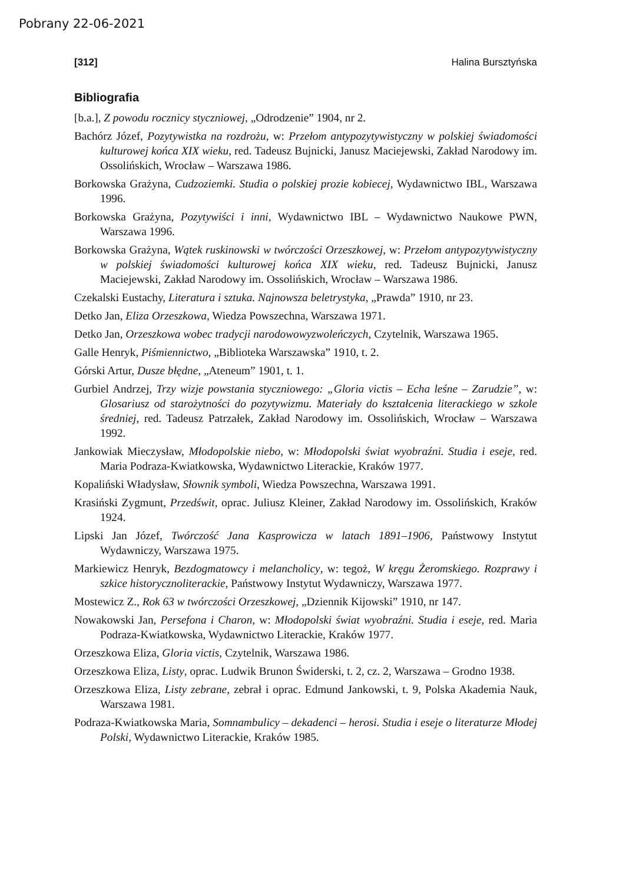Pobrany 22-06-2021
[312] Halina Bursztyńska
Bibliografia
[b.a.], Z powodu rocznicy styczniowej, „Odrodzenie” 1904, nr 2.
Bachórz Józef, Pozytywistka na rozdrożu, w: Przełom antypozytywistyczny w polskiej świadomości kulturowej końca XIX wieku, red. Tadeusz Bujnicki, Janusz Maciejewski, Zakład Narodowy im. Ossolińskich, Wrocław – Warszawa 1986.
Borkowska Grażyna, Cudzoziemki. Studia o polskiej prozie kobiecej, Wydawnictwo IBL, Warszawa 1996.
Borkowska Grażyna, Pozytywiści i inni, Wydawnictwo IBL – Wydawnictwo Naukowe PWN, Warszawa 1996.
Borkowska Grażyna, Wątek ruskinowski w twórczości Orzeszkowej, w: Przełom antypozytywistyczny w polskiej świadomości kulturowej końca XIX wieku, red. Tadeusz Bujnicki, Janusz Maciejewski, Zakład Narodowy im. Ossolińskich, Wrocław – Warszawa 1986.
Czekalski Eustachy, Literatura i sztuka. Najnowsza beletrystyka, „Prawda” 1910, nr 23.
Detko Jan, Eliza Orzeszkowa, Wiedza Powszechna, Warszawa 1971.
Detko Jan, Orzeszkowa wobec tradycji narodowowyzwoleńczych, Czytelnik, Warszawa 1965.
Galle Henryk, Piśmiennictwo, „Biblioteka Warszawska” 1910, t. 2.
Górski Artur, Dusze błędne, „Ateneum” 1901, t. 1.
Gurbiel Andrzej, Trzy wizje powstania styczniowego: „Gloria victis – Echa leśne – Zarudzie”, w: Glosariusz od starożytności do pozytywizmu. Materiały do kształcenia literackiego w szkole średniej, red. Tadeusz Patrzałek, Zakład Narodowy im. Ossolińskich, Wrocław – Warszawa 1992.
Jankowiak Mieczysław, Młodopolskie niebo, w: Młodopolski świat wyobraźni. Studia i eseje, red. Maria Podraza-Kwiatkowska, Wydawnictwo Literackie, Kraków 1977.
Kopaliński Władysław, Słownik symboli, Wiedza Powszechna, Warszawa 1991.
Krasiński Zygmunt, Przedświt, oprac. Juliusz Kleiner, Zakład Narodowy im. Ossolińskich, Kraków 1924.
Lipski Jan Józef, Twórczość Jana Kasprowicza w latach 1891–1906, Państwowy Instytut Wydawniczy, Warszawa 1975.
Markiewicz Henryk, Bezdogmatowcy i melancholicy, w: tegoż, W kręgu Żeromskiego. Rozprawy i szkice historycznoliterackie, Państwowy Instytut Wydawniczy, Warszawa 1977.
Mostewicz Z., Rok 63 w twórczości Orzeszkowej, „Dziennik Kijowski” 1910, nr 147.
Nowakowski Jan, Persefona i Charon, w: Młodopolski świat wyobraźni. Studia i eseje, red. Maria Podraza-Kwiatkowska, Wydawnictwo Literackie, Kraków 1977.
Orzeszkowa Eliza, Gloria victis, Czytelnik, Warszawa 1986.
Orzeszkowa Eliza, Listy, oprac. Ludwik Brunon Świderski, t. 2, cz. 2, Warszawa – Grodno 1938.
Orzeszkowa Eliza, Listy zebrane, zebrał i oprac. Edmund Jankowski, t. 9, Polska Akademia Nauk, Warszawa 1981.
Podraza-Kwiatkowska Maria, Somnambulicy – dekadenci – herosi. Studia i eseje o literaturze Młodej Polski, Wydawnictwo Literackie, Kraków 1985.